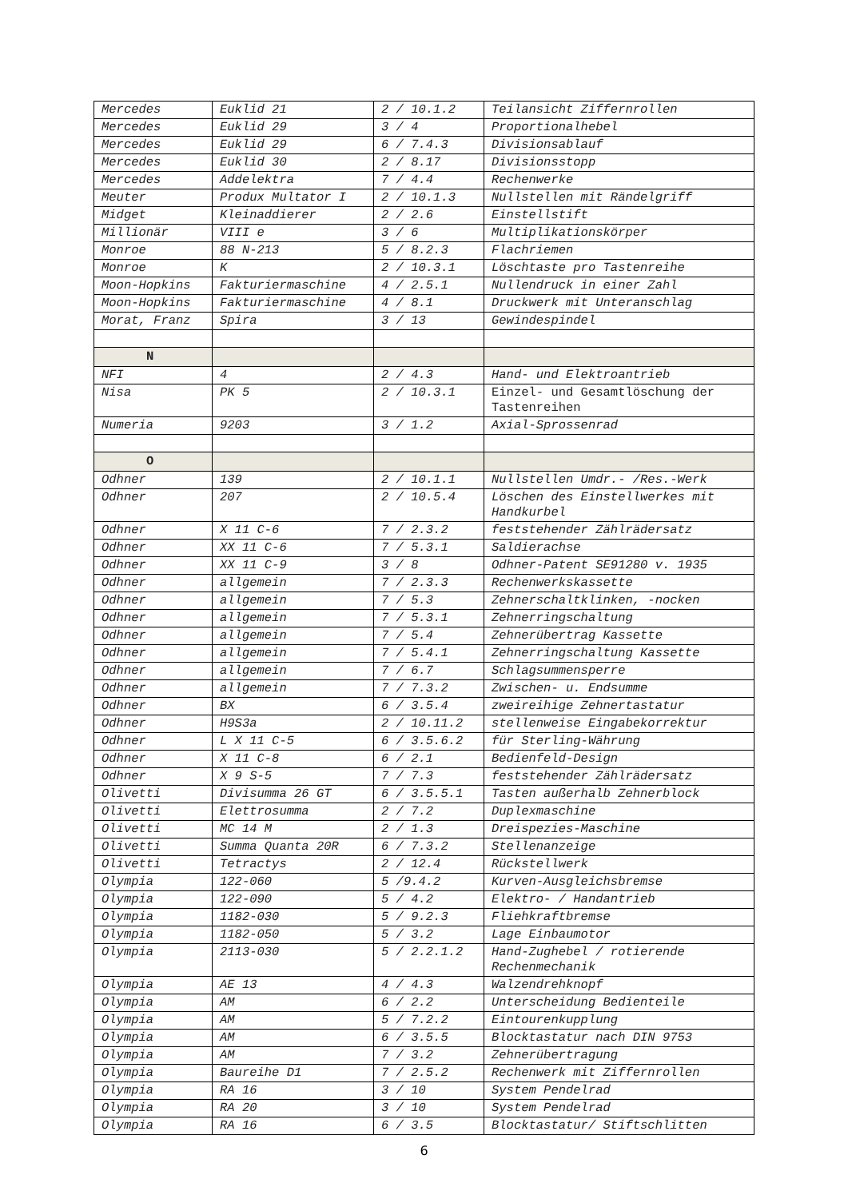| Mercedes | Euklid 21 | 2 / 10.1.2 | Teilansicht Ziffernrollen |
| Mercedes | Euklid 29 | 3 / 4 | Proportionalhebel |
| Mercedes | Euklid 29 | 6 / 7.4.3 | Divisionsablauf |
| Mercedes | Euklid 30 | 2 / 8.17 | Divisionsstopp |
| Mercedes | Addelektra | 7 / 4.4 | Rechenwerke |
| Meuter | Produx Multator I | 2 / 10.1.3 | Nullstellen mit Rändelgriff |
| Midget | Kleinaddierer | 2 / 2.6 | Einstellstift |
| Millionär | VIII e | 3 / 6 | Multiplikationskörper |
| Monroe | 88 N-213 | 5 / 8.2.3 | Flachriemen |
| Monroe | K | 2 / 10.3.1 | Löschtaste pro Tastenreihe |
| Moon-Hopkins | Fakturiermaschine | 4 / 2.5.1 | Nullendruck in einer Zahl |
| Moon-Hopkins | Fakturiermaschine | 4 / 8.1 | Druckwerk mit Unteranschlag |
| Morat, Franz | Spira | 3 / 13 | Gewindespindel |
| N | | | |
| NFI | 4 | 2 / 4.3 | Hand- und Elektroantrieb |
| Nisa | PK 5 | 2 / 10.3.1 | Einzel- und Gesamtlöschung der Tastenreihen |
| Numeria | 9203 | 3 / 1.2 | Axial-Sprossenrad |
| O | | | |
| Odhner | 139 | 2 / 10.1.1 | Nullstellen Umdr.- /Res.-Werk |
| Odhner | 207 | 2 / 10.5.4 | Löschen des Einstellwerkes mit Handkurbel |
| Odhner | X 11 C-6 | 7 / 2.3.2 | feststehender Zählrädersatz |
| Odhner | XX 11 C-6 | 7 / 5.3.1 | Saldierachse |
| Odhner | XX 11 C-9 | 3 / 8 | Odhner-Patent SE91280 v. 1935 |
| Odhner | allgemein | 7 / 2.3.3 | Rechenwerkskassette |
| Odhner | allgemein | 7 / 5.3 | Zehnerschaltklinken, -nocken |
| Odhner | allgemein | 7 / 5.3.1 | Zehnerringschaltung |
| Odhner | allgemein | 7 / 5.4 | Zehnerübertrag Kassette |
| Odhner | allgemein | 7 / 5.4.1 | Zehnerringschaltung Kassette |
| Odhner | allgemein | 7 / 6.7 | Schlagsummensperre |
| Odhner | allgemein | 7 / 7.3.2 | Zwischen- u. Endsumme |
| Odhner | BX | 6 / 3.5.4 | zweireihige Zehnertastatur |
| Odhner | H9S3a | 2 / 10.11.2 | stellenweise Eingabekorrektur |
| Odhner | L X 11 C-5 | 6 / 3.5.6.2 | für Sterling-Währung |
| Odhner | X 11 C-8 | 6 / 2.1 | Bedienfeld-Design |
| Odhner | X 9 S-5 | 7 / 7.3 | feststehender Zählrädersatz |
| Olivetti | Divisumma 26 GT | 6 / 3.5.5.1 | Tasten außerhalb Zehnerblock |
| Olivetti | Elettrosumma | 2 / 7.2 | Duplexmaschine |
| Olivetti | MC 14 M | 2 / 1.3 | Dreispezies-Maschine |
| Olivetti | Summa Quanta 20R | 6 / 7.3.2 | Stellenanzeige |
| Olivetti | Tetractys | 2 / 12.4 | Rückstellwerk |
| Olympia | 122-060 | 5 /9.4.2 | Kurven-Ausgleichsbremse |
| Olympia | 122-090 | 5 / 4.2 | Elektro- / Handantrieb |
| Olympia | 1182-030 | 5 / 9.2.3 | Fliehkraftbremse |
| Olympia | 1182-050 | 5 / 3.2 | Lage Einbaumotor |
| Olympia | 2113-030 | 5 / 2.2.1.2 | Hand-Zughebel / rotierende Rechenmechanik |
| Olympia | AE 13 | 4 / 4.3 | Walzendrehknopf |
| Olympia | AM | 6 / 2.2 | Unterscheidung Bedienteile |
| Olympia | AM | 5 / 7.2.2 | Eintourenkupplung |
| Olympia | AM | 6 / 3.5.5 | Blocktastatur nach DIN 9753 |
| Olympia | AM | 7 / 3.2 | Zehnerübertragung |
| Olympia | Baureihe D1 | 7 / 2.5.2 | Rechenwerk mit Ziffernrollen |
| Olympia | RA 16 | 3 / 10 | System Pendelrad |
| Olympia | RA 20 | 3 / 10 | System Pendelrad |
| Olympia | RA 16 | 6 / 3.5 | Blocktastatur/ Stiftschlitten |
6